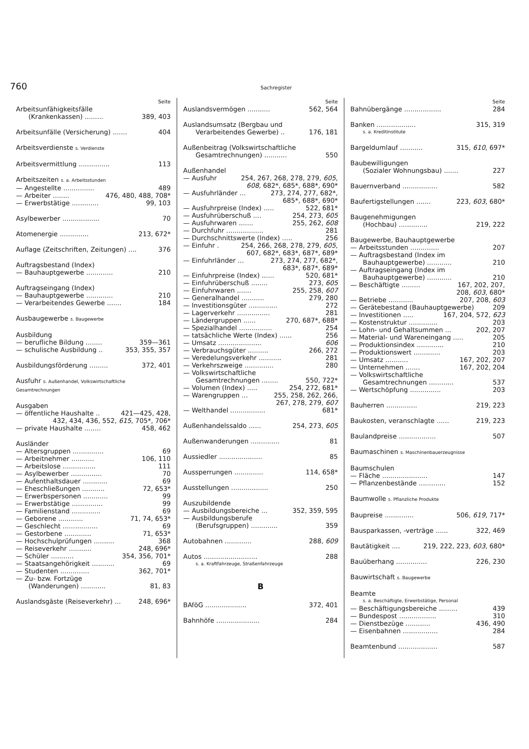760 Sachregister
Seite
Arbeitsunfähigkeitsfälle
(Krankenkassen) ......... 389, 403
Arbeitsunfälle (Versicherung) ....... 404
Arbeitsverdienste s. Verdienste
Arbeitsvermittlung ............... 113
Arbeitszeiten s. a. Arbeitsstunden
— Angestellte ............... 489
— Arbeiter ........ 476, 480, 488, 708*
— Erwerbstätige ............. 99, 103
Asylbewerber .................. 70
Atomenergie .............. 213, 672*
Auflage (Zeitschriften, Zeitungen) .... 376
Auftragsbestand (Index)
— Bauhauptgewerbe ............. 210
Auftragseingang (Index)
— Bauhauptgewerbe ............. 210
— Verarbeitendes Gewerbe ....... 184
Ausbaugewerbe s. Baugewerbe
Ausbildung
— berufliche Bildung ........ 359—361
— schulische Ausbildung .. 353, 355, 357
Ausbildungsförderung ......... 372, 401
Ausfuhr s. Außenhandel, Volkswirtschaftliche Gesamtrechnungen
Ausgaben
— öffentliche Haushalte .. 421—425, 428,
432, 434, 436, 552, 615, 705*, 706*
— private Haushalte ........ 458, 462
Ausländer
— Altersgruppen ............... 69
— Arbeitnehmer ........... 106, 110
— Arbeitslose ................ 111
— Asylbewerber ............... 70
— Aufenthaltsdauer ............ 69
— Eheschließungen ........... 72, 653*
— Erwerbspersonen ............ 99
— Erwerbstätige ............... 99
— Familienstand .............. 69
— Geborene ............ 71, 74, 653*
— Geschlecht ................. 69
— Gestorbene ............. 71, 653*
— Hochschulprüfungen .......... 368
— Reiseverkehr ........... 248, 696*
— Schüler ........... 354, 356, 701*
— Staatsangehörigkeit ........... 69
— Studenten .............. 362, 701*
— Zu- bzw. Fortzüge
(Wanderungen) ............ 81, 83
Auslandsgäste (Reiseverkehr) ... 248, 696*
Seite
Auslandsvermögen ........... 562, 564
Auslandsumsatz (Bergbau und
Verarbeitendes Gewerbe) .. 176, 181
Außenbeitrag (Volkswirtschaftliche
Gesamtrechnungen) ........... 550
Außenhandel
— Ausfuhr 254, 267, 268, 278, 279, 605,
608, 682*, 685*, 688*, 690*
— Ausfuhrländer ... 273, 274, 277, 682*,
685*, 688*, 690*
— Ausfuhrpreise (Index) ..... 522, 681*
— Ausfuhrüberschuß .... 254, 273, 605
— Ausfuhrwaren ....... 255, 262, 608
— Durchfuhr .................. 281
— Durchschnittswerte (Index) ..... 256
— Einfuhr . 254, 266, 268, 278, 279, 605,
607, 682*, 683*, 687*, 689*
— Einfuhrländer ... 273, 274, 277, 682*,
683*, 687*, 689*
— Einfuhrpreise (Index) ...... 520, 681*
— Einfuhrüberschuß ........ 273, 605
— Einfuhrwaren ....... 255, 258, 607
— Generalhandel ........... 279, 280
— Investitionsgüter .............. 272
— Lagerverkehr ................ 281
— Ländergruppen ...... 270, 687*, 688*
— Spezialhandel ................ 254
— tatsächliche Werte (Index) ...... 256
— Umsatz ..................... 606
— Verbrauchsgüter .......... 266, 272
— Veredelungsverkehr ........... 281
— Verkehrszweige .............. 280
— Volkswirtschaftliche
Gesamtrechnungen ........ 550, 722*
— Volumen (Index) ..... 254, 272, 681*
— Warengruppen ... 255, 258, 262, 266,
267, 278, 279, 607
— Welthandel ................. 681*
Außenhandelssaldo ...... 254, 273, 605
Außenwanderungen .............. 81
Aussiedler ..................... 85
Aussperrungen .............. 114, 658*
Ausstellungen .................. 250
Auszubildende
— Ausbildungsbereiche ... 352, 359, 595
— Ausbildungsberufe
(Berufsgruppen) ............. 359
Autobahnen ............. 288, 609
Autos .......................... 288
s. a. Kraftfahrzeuge, Straßenfahrzeuge
B
BAföG .................... 372, 401
Bahnhöfe ..................... 284
Seite
Bahnübergänge .................. 284
Banken ................... 315, 319
s. a. Kreditinstitute
Bargeldumlauf ........... 315, 610, 697*
Baubewilligungen
(Sozialer Wohnungsbau) ....... 227
Bauernverband ................. 582
Baufertigstellungen ....... 223, 603, 680*
Baugenehmigungen
(Hochbau) .............. 219, 222
Baugewerbe, Bauhauptgewerbe
— Arbeitsstunden .............. 207
— Auftragsbestand (Index im
Bauhauptgewerbe) ............ 210
— Auftragseingang (Index im
Bauhauptgewerbe) ............ 210
— Beschäftigte ......... 167, 202, 207,
208, 603, 680*
— Betriebe ............ 207, 208, 603
— Gerätebestand (Bauhauptgewerbe) 209
— Investitionen ..... 167, 204, 572, 623
— Kostenstruktur .............. 203
— Lohn- und Gehaltsummen ... 202, 207
— Material- und Wareneingang ..... 205
— Produktionsindex ............. 210
— Produktionswert ............. 203
— Umsatz ........... 167, 202, 207
— Unternehmen ....... 167, 202, 204
— Volkswirtschaftliche
Gesamtrechnungen ............ 537
— Wertschöpfung ............... 203
Bauherren ............... 219, 223
Baukosten, veranschlagte ...... 219, 223
Baulandpreise .................. 507
Baumaschinen s. Maschinenbauerzeugnisse
Baumschulen
— Fläche ...................... 147
— Pflanzenbestände ............. 152
Baumwolle s. Pflanzliche Produkte
Baupreise .............. 506, 619, 717*
Bausparkassen, -verträge ...... 322, 469
Bautätigkeit .... 219, 222, 223, 603, 680*
Bauüberhang ............... 226, 230
Bauwirtschaft s. Baugewerbe
Beamte
s. a. Beschäftigte, Erwerbstätige, Personal
— Beschäftigungsbereiche ......... 439
— Bundespost .................. 310
— Dienstbezüge ............ 436, 490
— Eisenbahnen ................. 284
Beamtenbund ................... 587